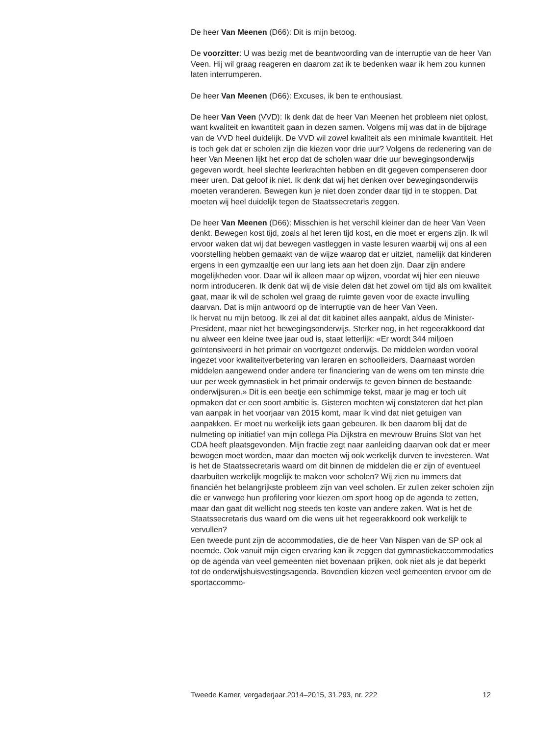De heer Van Meenen (D66): Dit is mijn betoog.
De voorzitter: U was bezig met de beantwoording van de interruptie van de heer Van Veen. Hij wil graag reageren en daarom zat ik te bedenken waar ik hem zou kunnen laten interrumperen.
De heer Van Meenen (D66): Excuses, ik ben te enthousiast.
De heer Van Veen (VVD): Ik denk dat de heer Van Meenen het probleem niet oplost, want kwaliteit en kwantiteit gaan in dezen samen. Volgens mij was dat in de bijdrage van de VVD heel duidelijk. De VVD wil zowel kwaliteit als een minimale kwantiteit. Het is toch gek dat er scholen zijn die kiezen voor drie uur? Volgens de redenering van de heer Van Meenen lijkt het erop dat de scholen waar drie uur bewegingsonderwijs gegeven wordt, heel slechte leerkrachten hebben en dit gegeven compenseren door meer uren. Dat geloof ik niet. Ik denk dat wij het denken over bewegingsonderwijs moeten veranderen. Bewegen kun je niet doen zonder daar tijd in te stoppen. Dat moeten wij heel duidelijk tegen de Staatssecretaris zeggen.
De heer Van Meenen (D66): Misschien is het verschil kleiner dan de heer Van Veen denkt. Bewegen kost tijd, zoals al het leren tijd kost, en die moet er ergens zijn. Ik wil ervoor waken dat wij dat bewegen vastleggen in vaste lesuren waarbij wij ons al een voorstelling hebben gemaakt van de wijze waarop dat er uitziet, namelijk dat kinderen ergens in een gymzaaltje een uur lang iets aan het doen zijn. Daar zijn andere mogelijkheden voor. Daar wil ik alleen maar op wijzen, voordat wij hier een nieuwe norm introduceren. Ik denk dat wij de visie delen dat het zowel om tijd als om kwaliteit gaat, maar ik wil de scholen wel graag de ruimte geven voor de exacte invulling daarvan. Dat is mijn antwoord op de interruptie van de heer Van Veen.
Ik hervat nu mijn betoog. Ik zei al dat dit kabinet alles aanpakt, aldus de Minister-President, maar niet het bewegingsonderwijs. Sterker nog, in het regeerakkoord dat nu alweer een kleine twee jaar oud is, staat letterlijk: «Er wordt 344 miljoen geïntensiveerd in het primair en voortgezet onderwijs. De middelen worden vooral ingezet voor kwaliteitverbetering van leraren en schoolleiders. Daarnaast worden middelen aangewend onder andere ter financiering van de wens om ten minste drie uur per week gymnastiek in het primair onderwijs te geven binnen de bestaande onderwijsuren.» Dit is een beetje een schimmige tekst, maar je mag er toch uit opmaken dat er een soort ambitie is. Gisteren mochten wij constateren dat het plan van aanpak in het voorjaar van 2015 komt, maar ik vind dat niet getuigen van aanpakken. Er moet nu werkelijk iets gaan gebeuren. Ik ben daarom blij dat de nulmeting op initiatief van mijn collega Pia Dijkstra en mevrouw Bruins Slot van het CDA heeft plaatsgevonden. Mijn fractie zegt naar aanleiding daarvan ook dat er meer bewogen moet worden, maar dan moeten wij ook werkelijk durven te investeren. Wat is het de Staatssecretaris waard om dit binnen de middelen die er zijn of eventueel daarbuiten werkelijk mogelijk te maken voor scholen? Wij zien nu immers dat financiën het belangrijkste probleem zijn van veel scholen. Er zullen zeker scholen zijn die er vanwege hun profilering voor kiezen om sport hoog op de agenda te zetten, maar dan gaat dit wellicht nog steeds ten koste van andere zaken. Wat is het de Staatssecretaris dus waard om die wens uit het regeerakkoord ook werkelijk te vervullen?
Een tweede punt zijn de accommodaties, die de heer Van Nispen van de SP ook al noemde. Ook vanuit mijn eigen ervaring kan ik zeggen dat gymnastiekaccommodaties op de agenda van veel gemeenten niet bovenaan prijken, ook niet als je dat beperkt tot de onderwijshuisvestingsagenda. Bovendien kiezen veel gemeenten ervoor om de sportaccommo-
Tweede Kamer, vergaderjaar 2014–2015, 31 293, nr. 222 12